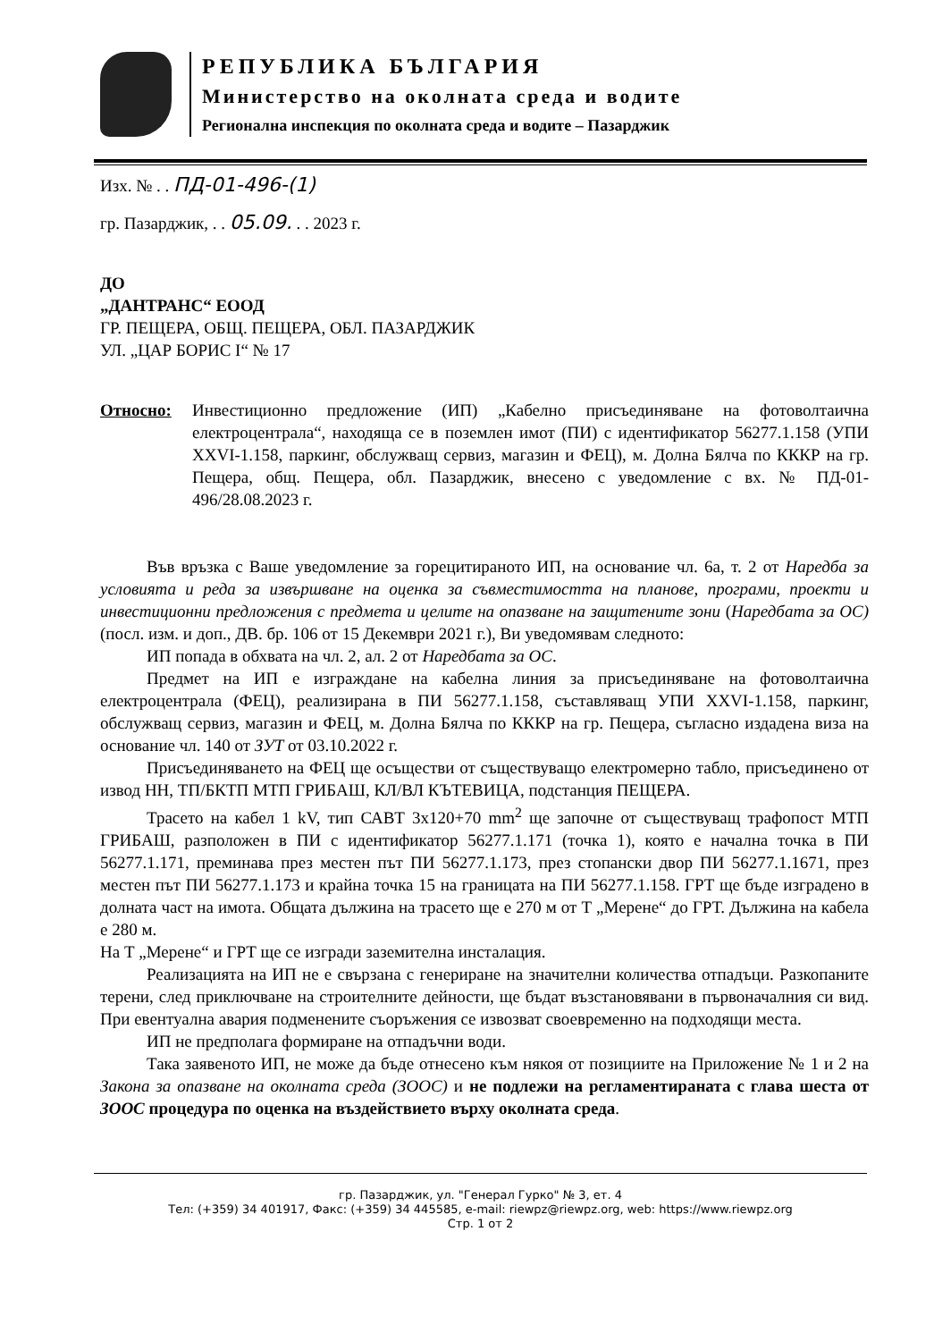РЕПУБЛИКА БЪЛГАРИЯ
Министерство на околната среда и водите
Регионална инспекция по околната среда и водите – Пазарджик
Изх. № . . ПД-01-496-(1)
гр. Пазарджик, . . 05.09. . . 2023 г.
ДО
„ДАНТРАНС“ ЕООД
ГР. ПЕЩЕРА, ОБЩ. ПЕЩЕРА, ОБЛ. ПАЗАРДЖИК
УЛ. „ЦАР БОРИС I“ № 17
Относно: Инвестиционно предложение (ИП) „Кабелно присъединяване на фотоволтаична електроцентрала“, находяща се в поземлен имот (ПИ) с идентификатор 56277.1.158 (УПИ XXVI-1.158, паркинг, обслужващ сервиз, магазин и ФЕЦ), м. Долна Бялча по КККР на гр. Пещера, общ. Пещера, обл. Пазарджик, внесено с уведомление с вх. № ПД-01-496/28.08.2023 г.
Във връзка с Ваше уведомление за горецитираното ИП, на основание чл. 6а, т. 2 от Наредба за условията и реда за извършване на оценка за съвместимостта на планове, програми, проекти и инвестиционни предложения с предмета и целите на опазване на защитените зони (Наредбата за ОС)(посл. изм. и доп., ДВ. бр. 106 от 15 Декември 2021 г.), Ви уведомявам следното:
ИП попада в обхвата на чл. 2, ал. 2 от Наредбата за ОС.
Предмет на ИП е изграждане на кабелна линия за присъединяване на фотоволтаична електроцентрала (ФЕЦ), реализирана в ПИ 56277.1.158, съставляващ УПИ XXVI-1.158, паркинг, обслужващ сервиз, магазин и ФЕЦ, м. Долна Бялча по КККР на гр. Пещера, съгласно издадена виза на основание чл. 140 от ЗУТ от 03.10.2022 г.
Присъединяването на ФЕЦ ще осъществи от съществуващо електромерно табло, присъединено от извод НН, ТП/БКТП МТП ГРИБАШ, КЛ/ВЛ КЪТЕВИЦА, подстанция ПЕЩЕРА.
Трасето на кабел 1 kV, тип САВТ 3x120+70 mm<sup>2</sup> ще започне от съществуващ трафопост МТП ГРИБАШ, разположен в ПИ с идентификатор 56277.1.171 (точка 1), която е начална точка в ПИ 56277.1.171, преминава през местен път ПИ 56277.1.173, през стопански двор ПИ 56277.1.1671, през местен път ПИ 56277.1.173 и крайна точка 15 на границата на ПИ 56277.1.158. ГРТ ще бъде изградено в долната част на имота. Общата дължина на трасето ще е 270 м от Т „Мерене“ до ГРТ. Дължина на кабела е 280 м.
На Т „Мерене“ и ГРТ ще се изгради заземителна инсталация.
Реализацията на ИП не е свързана с генериране на значителни количества отпадъци. Разкопаните терени, след приключване на строителните дейности, ще бъдат възстановявани в първоначалния си вид. При евентуална авария подменените съоръжения се извозват своевременно на подходящи места.
ИП не предполага формиране на отпадъчни води.
Така заявеното ИП, не може да бъде отнесено към някоя от позициите на Приложение № 1 и 2 на Закона за опазване на околната среда (ЗООС) и не подлежи на регламентираната с глава шеста от ЗООС процедура по оценка на въздействието върху околната среда.
гр. Пазарджик, ул. "Генерал Гурко" № 3, ет. 4
Тел: (+359) 34 401917, Факс: (+359) 34 445585, e-mail: riewpz@riewpz.org, web: https://www.riewpz.org
Стр. 1 от 2